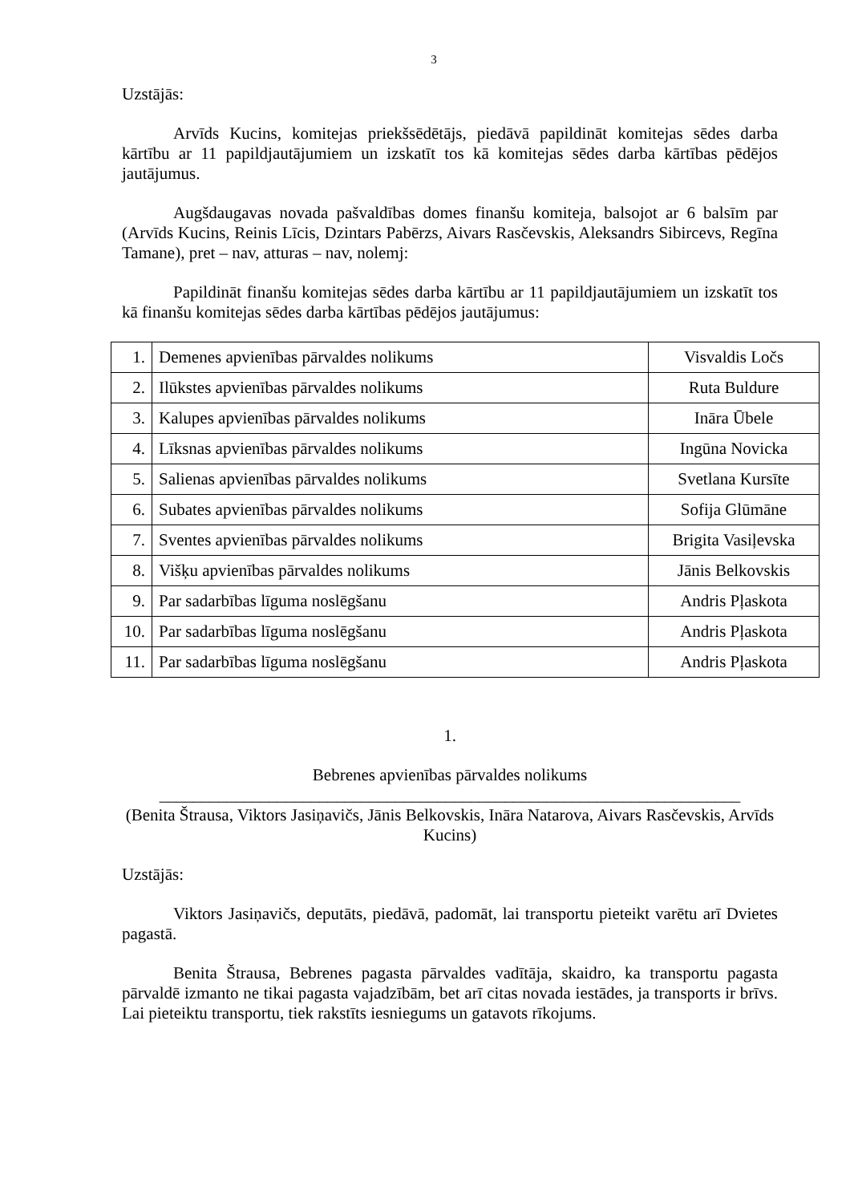3
Uzstājās:
Arvīds Kucins, komitejas priekšsēdētājs, piedāvā papildināt komitejas sēdes darba kārtību ar 11 papildjautājumiem un izskatīt tos kā komitejas sēdes darba kārtības pēdējos jautājumus.
Augšdaugavas novada pašvaldības domes finanšu komiteja, balsojot ar 6 balsīm par (Arvīds Kucins, Reinis Līcis, Dzintars Pabērzs, Aivars Rasčevskis, Aleksandrs Sibircevs, Regīna Tamane), pret – nav, atturas – nav, nolemj:
Papildināt finanšu komitejas sēdes darba kārtību ar 11 papildjautājumiem un izskatīt tos kā finanšu komitejas sēdes darba kārtības pēdējos jautājumus:
| 1. | Demenes apvienības pārvaldes nolikums | Visvaldis Ločs |
| 2. | Ilūkstes apvienības pārvaldes nolikums | Ruta Buldure |
| 3. | Kalupes apvienības pārvaldes nolikums | Ināra Ūbele |
| 4. | Līksnas apvienības pārvaldes nolikums | Ingūna Novicka |
| 5. | Salienas apvienības pārvaldes nolikums | Svetlana Kursīte |
| 6. | Subates apvienības pārvaldes nolikums | Sofija Glūmāne |
| 7. | Sventes apvienības pārvaldes nolikums | Brigita Vasiļevska |
| 8. | Višķu apvienības pārvaldes nolikums | Jānis Belkovskis |
| 9. | Par sadarbības līguma noslēgšanu | Andris Pļaskota |
| 10. | Par sadarbības līguma noslēgšanu | Andris Pļaskota |
| 11. | Par sadarbības līguma noslēgšanu | Andris Pļaskota |
1.
Bebrenes apvienības pārvaldes nolikums
_____________________________________________________________________
(Benita Štrausa, Viktors Jasiņavičs, Jānis Belkovskis, Ināra Natarova, Aivars Rasčevskis, Arvīds Kucins)
Uzstājās:
Viktors Jasiņavičs, deputāts, piedāvā, padomāt, lai transportu pieteikt varētu arī Dvietes pagastā.
Benita Štrausa, Bebrenes pagasta pārvaldes vadītāja, skaidro, ka transportu pagasta pārvaldē izmanto ne tikai pagasta vajadzībām, bet arī citas novada iestādes, ja transports ir brīvs. Lai pieteiktu transportu, tiek rakstīts iesniegums un gatavots rīkojums.